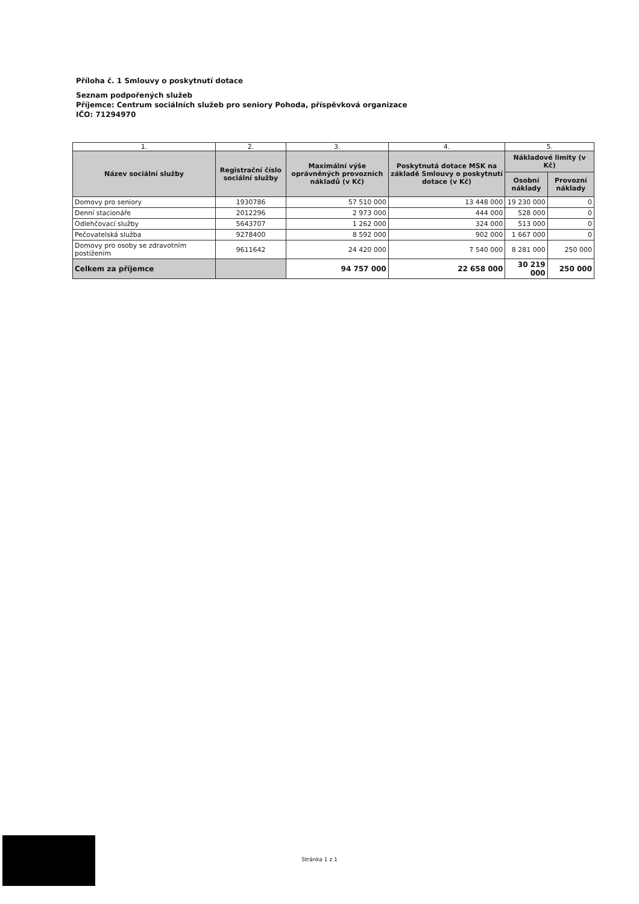Příloha č. 1 Smlouvy o poskytnutí dotace
Seznam podpořených služeb
Příjemce: Centrum sociálních služeb pro seniory Pohoda, příspěvková organizace
IČO: 71294970
| 1. | 2. | 3. | 4. | 5. | |
| Název sociální služby | Registrační číslo sociální služby | Maximální výše oprávněných provozních nákladů (v Kč) | Poskytnutá dotace MSK na základě Smlouvy o poskytnutí dotace (v Kč) | Nákladové limity (v Kč) | |
| | | | | Osobní náklady | Provozní náklady |
| Domovy pro seniory | 1930786 | 57 510 000 | 13 448 000 | 19 230 000 | 0 |
| Denní stacionáře | 2012296 | 2 973 000 | 444 000 | 528 000 | 0 |
| Odlehčovací služby | 5643707 | 1 262 000 | 324 000 | 513 000 | 0 |
| Pečovatelská služba | 9278400 | 8 592 000 | 902 000 | 1 667 000 | 0 |
| Domovy pro osoby se zdravotním postižením | 9611642 | 24 420 000 | 7 540 000 | 8 281 000 | 250 000 |
| Celkem za příjemce | | 94 757 000 | 22 658 000 | 30 219 000 | 250 000 |
Stránka 1 z 1